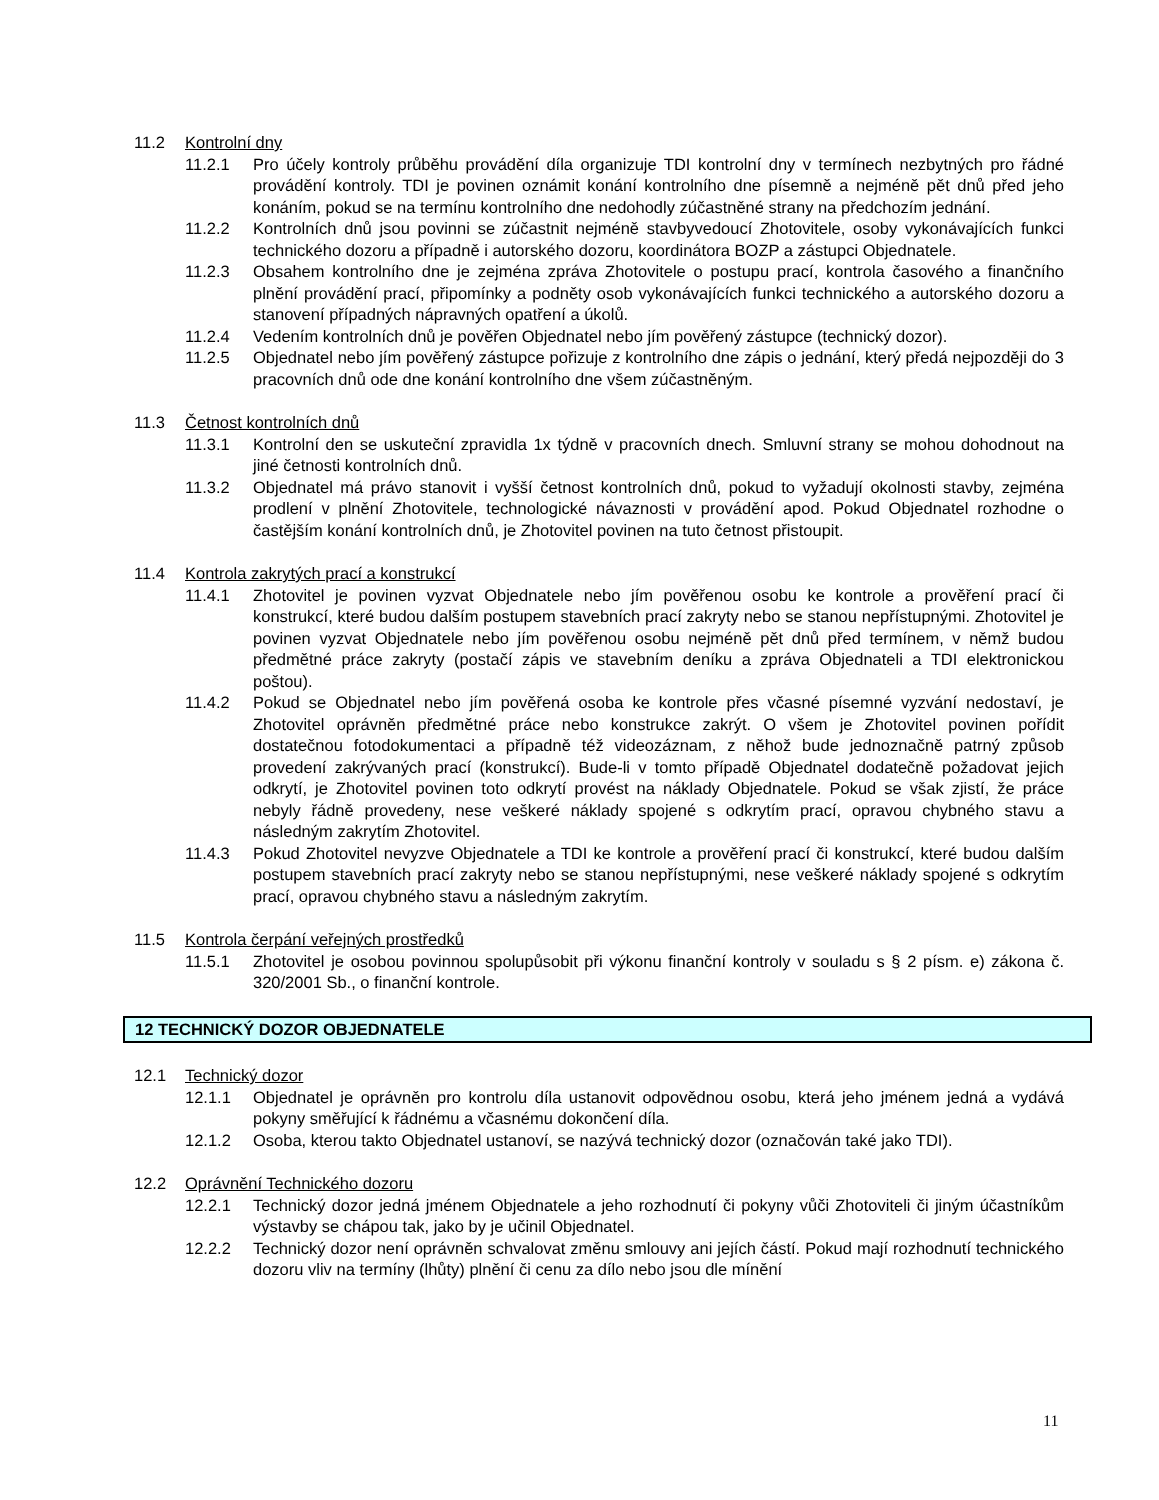11.2 Kontrolní dny
11.2.1 Pro účely kontroly průběhu provádění díla organizuje TDI kontrolní dny v termínech nezbytných pro řádné provádění kontroly. TDI je povinen oznámit konání kontrolního dne písemně a nejméně pět dnů před jeho konáním, pokud se na termínu kontrolního dne nedohodly zúčastněné strany na předchozím jednání.
11.2.2 Kontrolních dnů jsou povinni se zúčastnit nejméně stavbyvedoucí Zhotovitele, osoby vykonávajících funkci technického dozoru a případně i autorského dozoru, koordinátora BOZP a zástupci Objednatele.
11.2.3 Obsahem kontrolního dne je zejména zpráva Zhotovitele o postupu prací, kontrola časového a finančního plnění provádění prací, připomínky a podněty osob vykonávajících funkci technického a autorského dozoru a stanovení případných nápravných opatření a úkolů.
11.2.4 Vedením kontrolních dnů je pověřen Objednatel nebo jím pověřený zástupce (technický dozor).
11.2.5 Objednatel nebo jím pověřený zástupce pořizuje z kontrolního dne zápis o jednání, který předá nejpozději do 3 pracovních dnů ode dne konání kontrolního dne všem zúčastněným.
11.3 Četnost kontrolních dnů
11.3.1 Kontrolní den se uskuteční zpravidla 1x týdně v pracovních dnech. Smluvní strany se mohou dohodnout na jiné četnosti kontrolních dnů.
11.3.2 Objednatel má právo stanovit i vyšší četnost kontrolních dnů, pokud to vyžadují okolnosti stavby, zejména prodlení v plnění Zhotovitele, technologické návaznosti v provádění apod. Pokud Objednatel rozhodne o častějším konání kontrolních dnů, je Zhotovitel povinen na tuto četnost přistoupit.
11.4 Kontrola zakrytých prací a konstrukcí
11.4.1 Zhotovitel je povinen vyzvat Objednatele nebo jím pověřenou osobu ke kontrole a prověření prací či konstrukcí, které budou dalším postupem stavebních prací zakryty nebo se stanou nepřístupnými. Zhotovitel je povinen vyzvat Objednatele nebo jím pověřenou osobu nejméně pět dnů před termínem, v němž budou předmětné práce zakryty (postačí zápis ve stavebním deníku a zpráva Objednateli a TDI elektronickou poštou).
11.4.2 Pokud se Objednatel nebo jím pověřená osoba ke kontrole přes včasné písemné vyzvání nedostaví, je Zhotovitel oprávněn předmětné práce nebo konstrukce zakrýt. O všem je Zhotovitel povinen pořídit dostatečnou fotodokumentaci a případně též videozáznam, z něhož bude jednoznačně patrný způsob provedení zakrývaných prací (konstrukcí). Bude-li v tomto případě Objednatel dodatečně požadovat jejich odkrytí, je Zhotovitel povinen toto odkrytí provést na náklady Objednatele. Pokud se však zjistí, že práce nebyly řádně provedeny, nese veškeré náklady spojené s odkrytím prací, opravou chybného stavu a následným zakrytím Zhotovitel.
11.4.3 Pokud Zhotovitel nevyzve Objednatele a TDI ke kontrole a prověření prací či konstrukcí, které budou dalším postupem stavebních prací zakryty nebo se stanou nepřístupnými, nese veškeré náklady spojené s odkrytím prací, opravou chybného stavu a následným zakrytím.
11.5 Kontrola čerpání veřejných prostředků
11.5.1 Zhotovitel je osobou povinnou spolupůsobit při výkonu finanční kontroly v souladu s § 2 písm. e) zákona č. 320/2001 Sb., o finanční kontrole.
12 TECHNICKÝ DOZOR OBJEDNATELE
12.1 Technický dozor
12.1.1 Objednatel je oprávněn pro kontrolu díla ustanovit odpovědnou osobu, která jeho jménem jedná a vydává pokyny směřující k řádnému a včasnému dokončení díla.
12.1.2 Osoba, kterou takto Objednatel ustanoví, se nazývá technický dozor (označován také jako TDI).
12.2 Oprávnění Technického dozoru
12.2.1 Technický dozor jedná jménem Objednatele a jeho rozhodnutí či pokyny vůči Zhotoviteli či jiným účastníkům výstavby se chápou tak, jako by je učinil Objednatel.
12.2.2 Technický dozor není oprávněn schvalovat změnu smlouvy ani jejích částí. Pokud mají rozhodnutí technického dozoru vliv na termíny (lhůty) plnění či cenu za dílo nebo jsou dle mínění
11